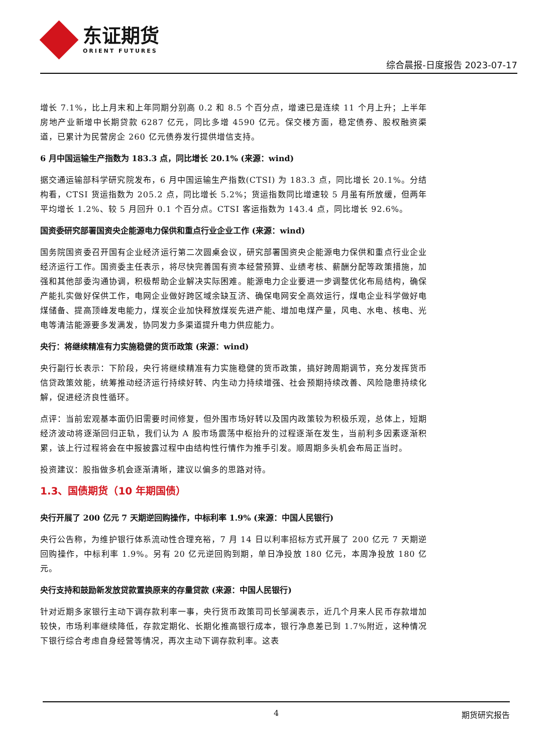东证期货
ORIENT FUTURES
综合晨报-日度报告 2023-07-17
增长 7.1%，比上月末和上年同期分别高 0.2 和 8.5 个百分点，增速已是连续 11 个月上升；上半年房地产业新增中长期贷款 6287 亿元，同比多增 4590 亿元。保交楼方面，稳定债券、股权融资渠道，已累计为民营房企 260 亿元债券发行提供增信支持。
6 月中国运输生产指数为 183.3 点，同比增长 20.1% (来源：wind)
据交通运输部科学研究院发布，6 月中国运输生产指数(CTSI) 为 183.3 点，同比增长 20.1%。分结构看，CTSI 货运指数为 205.2 点，同比增长 5.2%；货运指数同比增速较 5 月虽有所放缓，但两年平均增长 1.2%、较 5 月回升 0.1 个百分点。CTSI 客运指数为 143.4 点，同比增长 92.6%。
国资委研究部署国资央企能源电力保供和重点行业企业工作 (来源：wind)
国务院国资委召开国有企业经济运行第二次圆桌会议，研究部署国资央企能源电力保供和重点行业企业经济运行工作。国资委主任表示，将尽快完善国有资本经营预算、业绩考核、薪酬分配等政策措施，加强和其他部委沟通协调，积极帮助企业解决实际困难。能源电力企业要进一步调整优化布局结构，确保产能扎实做好保供工作，电网企业做好跨区域余缺互济、确保电网安全高效运行，煤电企业科学做好电煤储备、提高顶峰发电能力，煤炭企业加快释放煤炭先进产能、增加电煤产量，风电、水电、核电、光电等清洁能源要多发满发，协同发力多渠道提升电力供应能力。
央行：将继续精准有力实施稳健的货币政策 (来源：wind)
央行副行长表示：下阶段，央行将继续精准有力实施稳健的货币政策，搞好跨周期调节，充分发挥货币信贷政策效能，统筹推动经济运行持续好转、内生动力持续增强、社会预期持续改善、风险隐患持续化解，促进经济良性循环。
点评：当前宏观基本面仍旧需要时间修复，但外围市场好转以及国内政策较为积极乐观，总体上，短期经济波动将逐渐回归正轨，我们认为 A 股市场震荡中枢抬升的过程逐渐在发生，当前利多因素逐渐积累，该上行过程将会在中报披露过程中由结构性行情作为推手引发。顺周期多头机会布局正当时。
投资建议：股指做多机会逐渐清晰，建议以偏多的思路对待。
1.3、国债期货（10 年期国债）
央行开展了 200 亿元 7 天期逆回购操作，中标利率 1.9% (来源：中国人民银行)
央行公告称，为维护银行体系流动性合理充裕，7 月 14 日以利率招标方式开展了 200 亿元 7 天期逆回购操作，中标利率 1.9%。另有 20 亿元逆回购到期，单日净投放 180 亿元，本周净投放 180 亿元。
央行支持和鼓励新发放贷款置换原来的存量贷款 (来源：中国人民银行)
针对近期多家银行主动下调存款利率一事，央行货币政策司司长邹澜表示，近几个月来人民币存款增加较快，市场利率继续降低，存款定期化、长期化推高银行成本，银行净息差已到 1.7%附近，这种情况下银行综合考虑自身经营等情况，再次主动下调存款利率。这表
4 期货研究报告